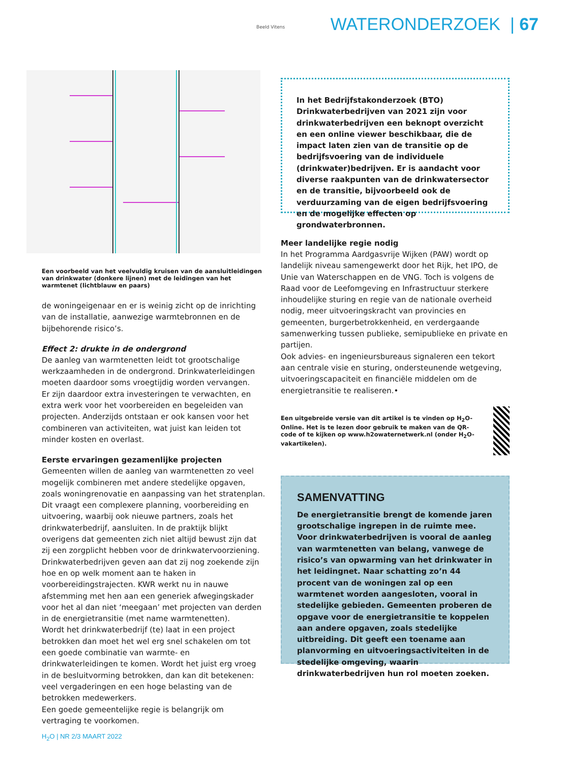WATERONDERZOEK | 67
Een voorbeeld van het veelvuldig kruisen van de aansluitleidingen van drinkwater (donkere lijnen) met de leidingen van het warmtenet (lichtblauw en paars)
de woningeigenaar en er is weinig zicht op de inrichting van de installatie, aanwezige warmtebronnen en de bijbehorende risico’s.
Effect 2: drukte in de ondergrond
De aanleg van warmtenetten leidt tot grootschalige werkzaamheden in de ondergrond. Drinkwaterleidingen moeten daardoor soms vroegtijdig worden vervangen.
Er zijn daardoor extra investeringen te verwachten, en extra werk voor het voorbereiden en begeleiden van projecten. Anderzijds ontstaan er ook kansen voor het combineren van activiteiten, wat juist kan leiden tot minder kosten en overlast.
Eerste ervaringen gezamenlijke projecten
Gemeenten willen de aanleg van warmtenetten zo veel mogelijk combineren met andere stedelijke opgaven, zoals woningrenovatie en aanpassing van het stratenplan. Dit vraagt een complexere planning, voorbereiding en uitvoering, waarbij ook nieuwe partners, zoals het drinkwaterbedrijf, aansluiten. In de praktijk blijkt overigens dat gemeenten zich niet altijd bewust zijn dat zij een zorgplicht hebben voor de drinkwatervoorziening.
Drinkwaterbedrijven geven aan dat zij nog zoekende zijn hoe en op welk moment aan te haken in voorbereidingstrajecten. KWR werkt nu in nauwe afstemming met hen aan een generiek afwegingskader voor het al dan niet ‘meegaan’ met projecten van derden in de energietransitie (met name warmtenetten).
Wordt het drinkwaterbedrijf (te) laat in een project betrokken dan moet het wel erg snel schakelen om tot een goede combinatie van warmte- en drinkwaterleidingen te komen. Wordt het juist erg vroeg in de besluitvorming betrokken, dan kan dit betekenen: veel vergaderingen en een hoge belasting van de betrokken medewerkers.
Een goede gemeentelijke regie is belangrijk om vertraging te voorkomen.
Beeld Vitens
In het Bedrijfstakonderzoek (BTO) Drinkwaterbedrijven van 2021 zijn voor drinkwaterbedrijven een beknopt overzicht en een online viewer beschikbaar, die de impact laten zien van de transitie op de bedrijfsvoering van de individuele (drinkwater)bedrijven. Er is aandacht voor diverse raakpunten van de drinkwatersector en de transitie, bijvoorbeeld ook de verduurzaming van de eigen bedrijfsvoering en de mogelijke effecten op grondwaterbronnen.
Meer landelijke regie nodig
In het Programma Aardgasvrije Wijken (PAW) wordt op landelijk niveau samengewerkt door het Rijk, het IPO, de Unie van Waterschappen en de VNG. Toch is volgens de Raad voor de Leefomgeving en Infrastructuur sterkere inhoudelijke sturing en regie van de nationale overheid nodig, meer uitvoeringskracht van provincies en gemeenten, burgerbetrokkenheid, en verdergaande samenwerking tussen publieke, semipublieke en private en partijen.
Ook advies- en ingenieursbureaus signaleren een tekort aan centrale visie en sturing, ondersteunende wetgeving, uitvoeringscapaciteit en financiële middelen om de energietransitie te realiseren.•
Een uitgebreide versie van dit artikel is te vinden op H<sub>2</sub>O-Online. Het is te lezen door gebruik te maken van de QR-code of te kijken op www.h2owaternetwerk.nl (onder H<sub>2</sub>O-vakartikelen).
SAMENVATTING
De energietransitie brengt de komende jaren grootschalige ingrepen in de ruimte mee. Voor drinkwaterbedrijven is vooral de aanleg van warmtenetten van belang, vanwege de risico’s van opwarming van het drinkwater in het leidingnet. Naar schatting zo’n 44 procent van de woningen zal op een warmtenet worden aangesloten, vooral in stedelijke gebieden. Gemeenten proberen de opgave voor de energietransitie te koppelen aan andere opgaven, zoals stedelijke uitbreiding. Dit geeft een toename aan planvorming en uitvoeringsactiviteiten in de stedelijke omgeving, waarin drinkwaterbedrijven hun rol moeten zoeken.
H<sub>2</sub>O | NR 2/3 MAART 2022